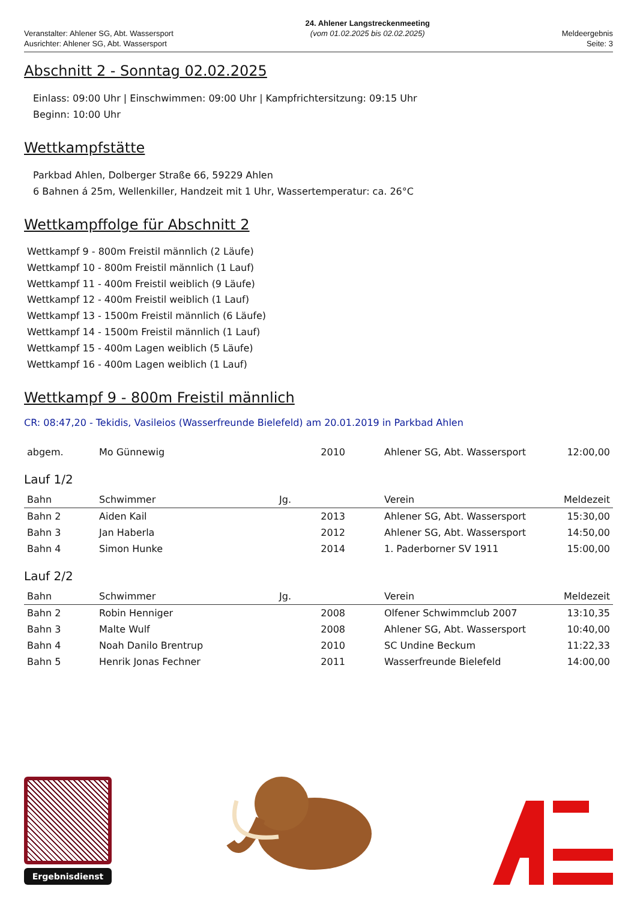Veranstalter: Ahlener SG, Abt. Wassersport
Ausrichter: Ahlener SG, Abt. Wassersport
24. Ahlener Langstreckenmeeting
(vom 01.02.2025 bis 02.02.2025)
Meldeergebnis
Seite: 3
Abschnitt 2 - Sonntag 02.02.2025
Einlass: 09:00 Uhr | Einschwimmen: 09:00 Uhr | Kampfrichtersitzung: 09:15 Uhr
Beginn: 10:00 Uhr
Wettkampfstätte
Parkbad Ahlen, Dolberger Straße 66, 59229 Ahlen
6 Bahnen á 25m, Wellenkiller, Handzeit mit 1 Uhr, Wassertemperatur: ca. 26°C
Wettkampffolge für Abschnitt 2
Wettkampf 9 - 800m Freistil männlich (2 Läufe)
Wettkampf 10 - 800m Freistil männlich (1 Lauf)
Wettkampf 11 - 400m Freistil weiblich (9 Läufe)
Wettkampf 12 - 400m Freistil weiblich (1 Lauf)
Wettkampf 13 - 1500m Freistil männlich (6 Läufe)
Wettkampf 14 - 1500m Freistil männlich (1 Lauf)
Wettkampf 15 - 400m Lagen weiblich (5 Läufe)
Wettkampf 16 - 400m Lagen weiblich (1 Lauf)
Wettkampf 9 - 800m Freistil männlich
CR: 08:47,20 - Tekidis, Vasileios (Wasserfreunde Bielefeld) am 20.01.2019 in Parkbad Ahlen
| abgem. | Mo Günnewig | 2010 | Ahlener SG, Abt. Wassersport | 12:00,00 |
Lauf 1/2
| Bahn | Schwimmer | Jg. | Verein | Meldezeit |
| --- | --- | --- | --- | --- |
| Bahn 2 | Aiden Kail | 2013 | Ahlener SG, Abt. Wassersport | 15:30,00 |
| Bahn 3 | Jan Haberla | 2012 | Ahlener SG, Abt. Wassersport | 14:50,00 |
| Bahn 4 | Simon Hunke | 2014 | 1. Paderborner SV 1911 | 15:00,00 |
Lauf 2/2
| Bahn | Schwimmer | Jg. | Verein | Meldezeit |
| --- | --- | --- | --- | --- |
| Bahn 2 | Robin Henniger | 2008 | Olfener Schwimmclub 2007 | 13:10,35 |
| Bahn 3 | Malte Wulf | 2008 | Ahlener SG, Abt. Wassersport | 10:40,00 |
| Bahn 4 | Noah Danilo Brentrup | 2010 | SC Undine Beckum | 11:22,33 |
| Bahn 5 | Henrik Jonas Fechner | 2011 | Wasserfreunde Bielefeld | 14:00,00 |
Ergebnisdienst